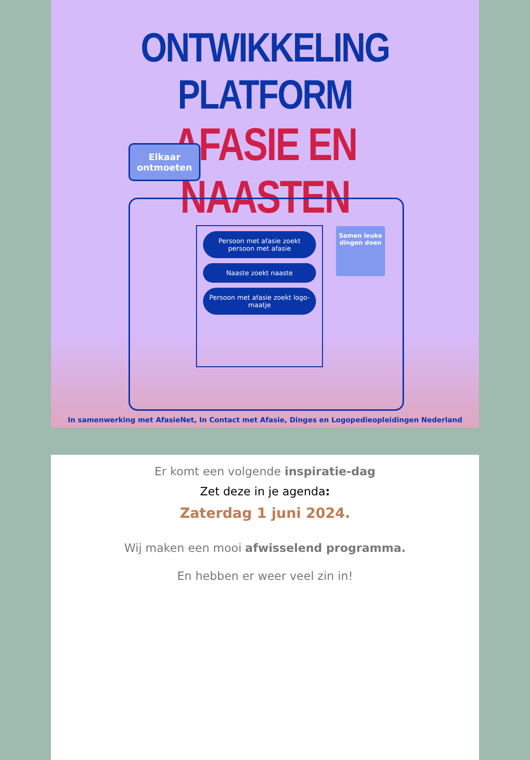ONTWIKKELING PLATFORM
AFASIE EN NAASTEN
Elkaar
ontmoeten
Persoon met afasie zoekt persoon met afasie
Naaste zoekt naaste
Persoon met afasie zoekt logo-maatje
Samen leuke dingen doen
In samenwerking met AfasieNet, In Contact met Afasie, Dinges en Logopedieopleidingen Nederland
Er komt een volgende inspiratie-dag
Zet deze in je agenda:
Zaterdag 1 juni 2024.
Wij maken een mooi afwisselend programma.
En hebben er weer veel zin in!